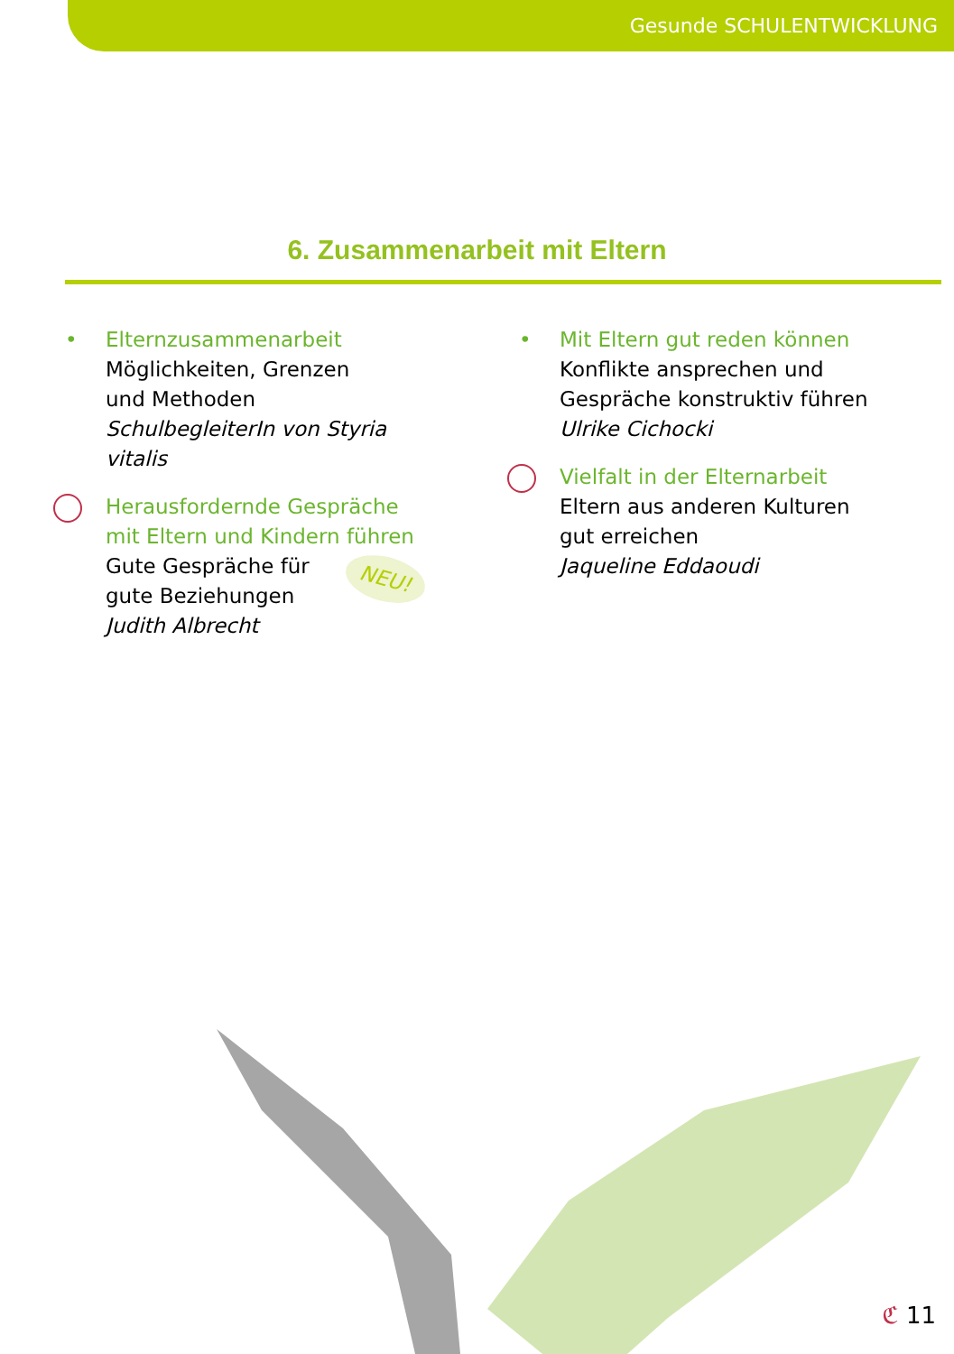Gesunde SCHULENTWICKLUNG
6. Zusammenarbeit mit Eltern
•
Elternzusammenarbeit
Möglichkeiten, Grenzen
und Methoden
SchulbegleiterIn von Styria vitalis
Herausfordernde Gespräche
mit Eltern und Kindern führen
Gute Gespräche für
gute Beziehungen
Judith Albrecht
NEU!
•
Mit Eltern gut reden können
Konflikte ansprechen und
Gespräche konstruktiv führen
Ulrike Cichocki
Vielfalt in der Elternarbeit
Eltern aus anderen Kulturen
gut erreichen
Jaqueline Eddaoudi
ℭ 11